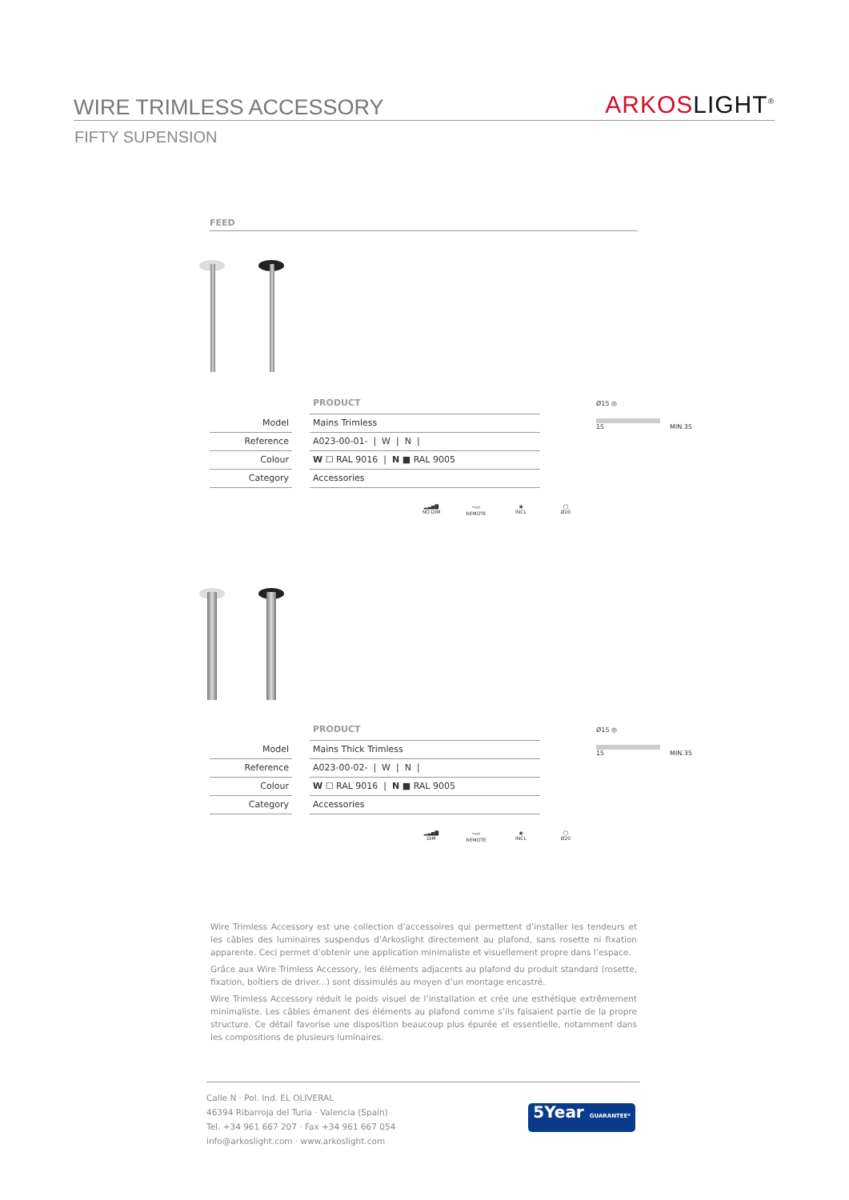WIRE TRIMLESS ACCESSORY
ARKOS LIGHT<sup>®</sup>
FIFTY SUPENSION
FEED
| | | PRODUCT |
| Model | | Mains Trimless |
| Reference | | A023-00-01- / W / N / |
| Colour | | W ☐ RAL 9016 / N ■ RAL 9005 |
| Category | | Accessories |
▂▃▅▇
NO DIM
〜▱
REMOTE
◉
INCL
◯
Ø20
Ø15 ◎
15 MIN.35
| | | PRODUCT |
| Model | | Mains Thick Trimless |
| Reference | | A023-00-02- / W / N / |
| Colour | | W ☐ RAL 9016 / N ■ RAL 9005 |
| Category | | Accessories |
▂▃▅▇
DIM
〜▱
REMOTE
◉
INCL
◯
Ø20
Ø15 ◎
15 MIN.35
Wire Trimless Accessory est une collection d’accessoires qui permettent d’installer les tendeurs et les câbles des luminaires suspendus d’Arkoslight directement au plafond, sans rosette ni fixation apparente. Ceci permet d’obtenir une application minimaliste et visuellement propre dans l’espace.
Grâce aux Wire Trimless Accessory, les éléments adjacents au plafond du produit standard (rosette, fixation, boîtiers de driver...) sont dissimulés au moyen d’un montage encastré.
Wire Trimless Accessory réduit le poids visuel de l’installation et crée une esthétique extrêmement minimaliste. Les câbles émanent des éléments au plafond comme s’ils faisaient partie de la propre structure. Ce détail favorise une disposition beaucoup plus épurée et essentielle, notamment dans les compositions de plusieurs luminaires.
Calle N · Pol. Ind. EL OLIVERAL
46394 Ribarroja del Turia · Valencia (Spain)
Tel. +34 961 667 207 · Fax +34 961 667 054
info@arkoslight.com · www.arkoslight.com
5Year GUARANTEE*